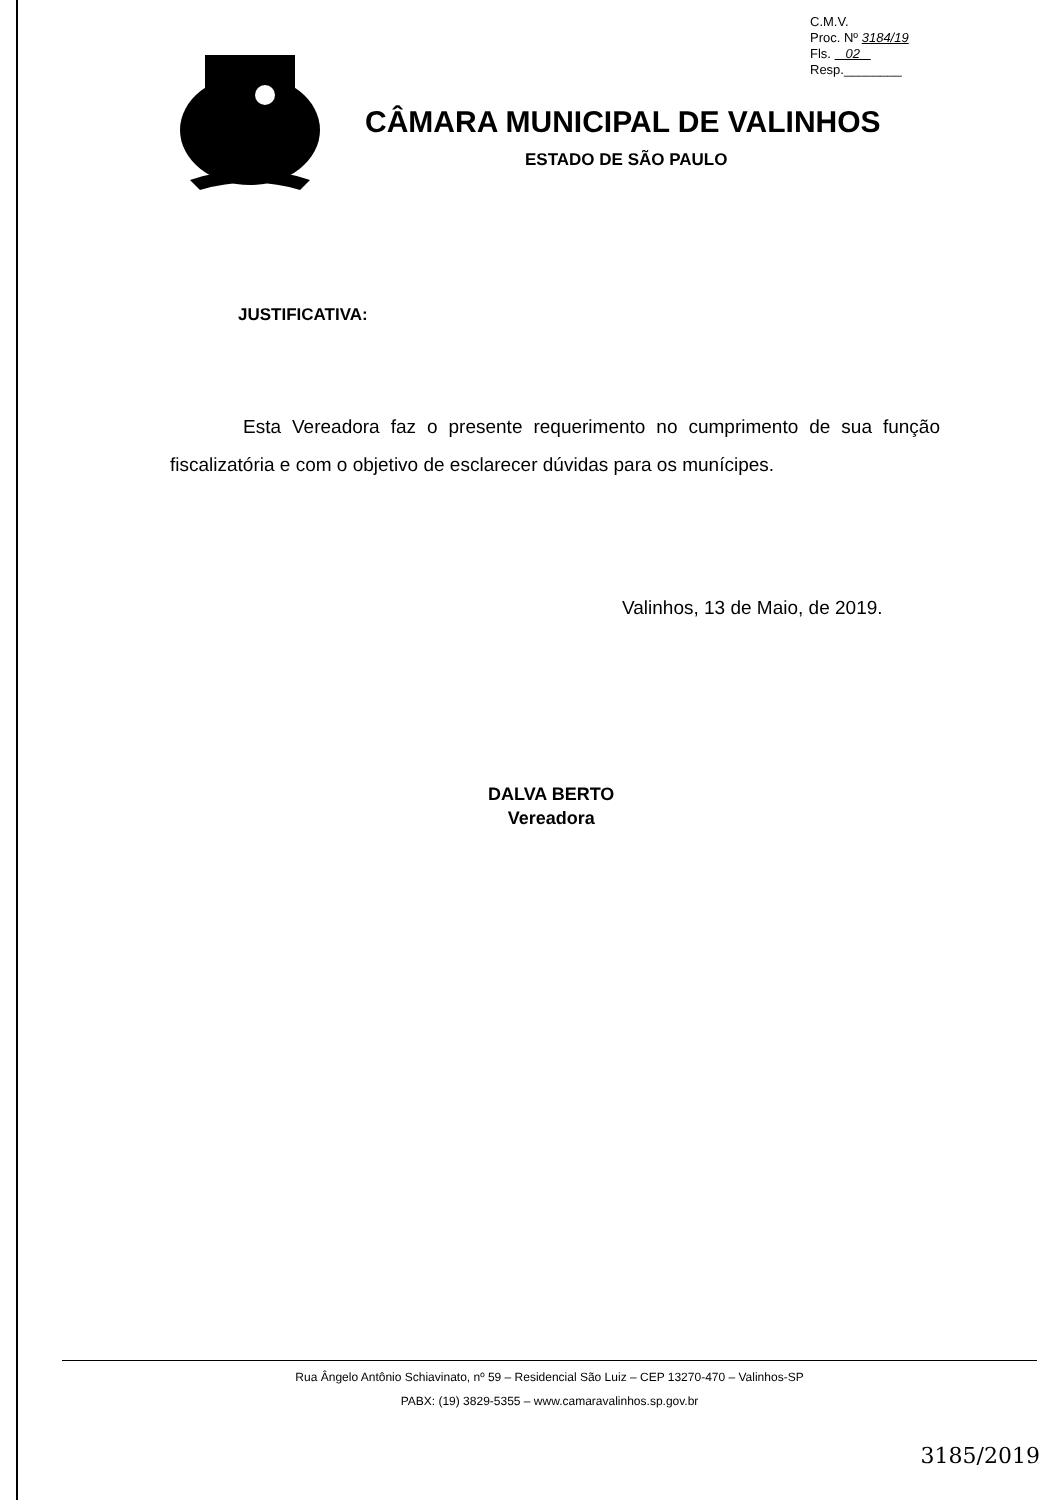C.M.V.
Proc. Nº 3184/19
Fls. 02
Resp.________
CÂMARA MUNICIPAL DE VALINHOS
ESTADO DE SÃO PAULO
JUSTIFICATIVA:
Esta Vereadora faz o presente requerimento no cumprimento de sua função fiscalizatória e com o objetivo de esclarecer dúvidas para os munícipes.
Valinhos, 13 de Maio, de 2019.
DALVA BERTO
Vereadora
Rua Ângelo Antônio Schiavinato, nº 59 – Residencial São Luiz – CEP 13270-470 – Valinhos-SP
PABX: (19) 3829-5355 – www.camaravalinhos.sp.gov.br
3185/2019